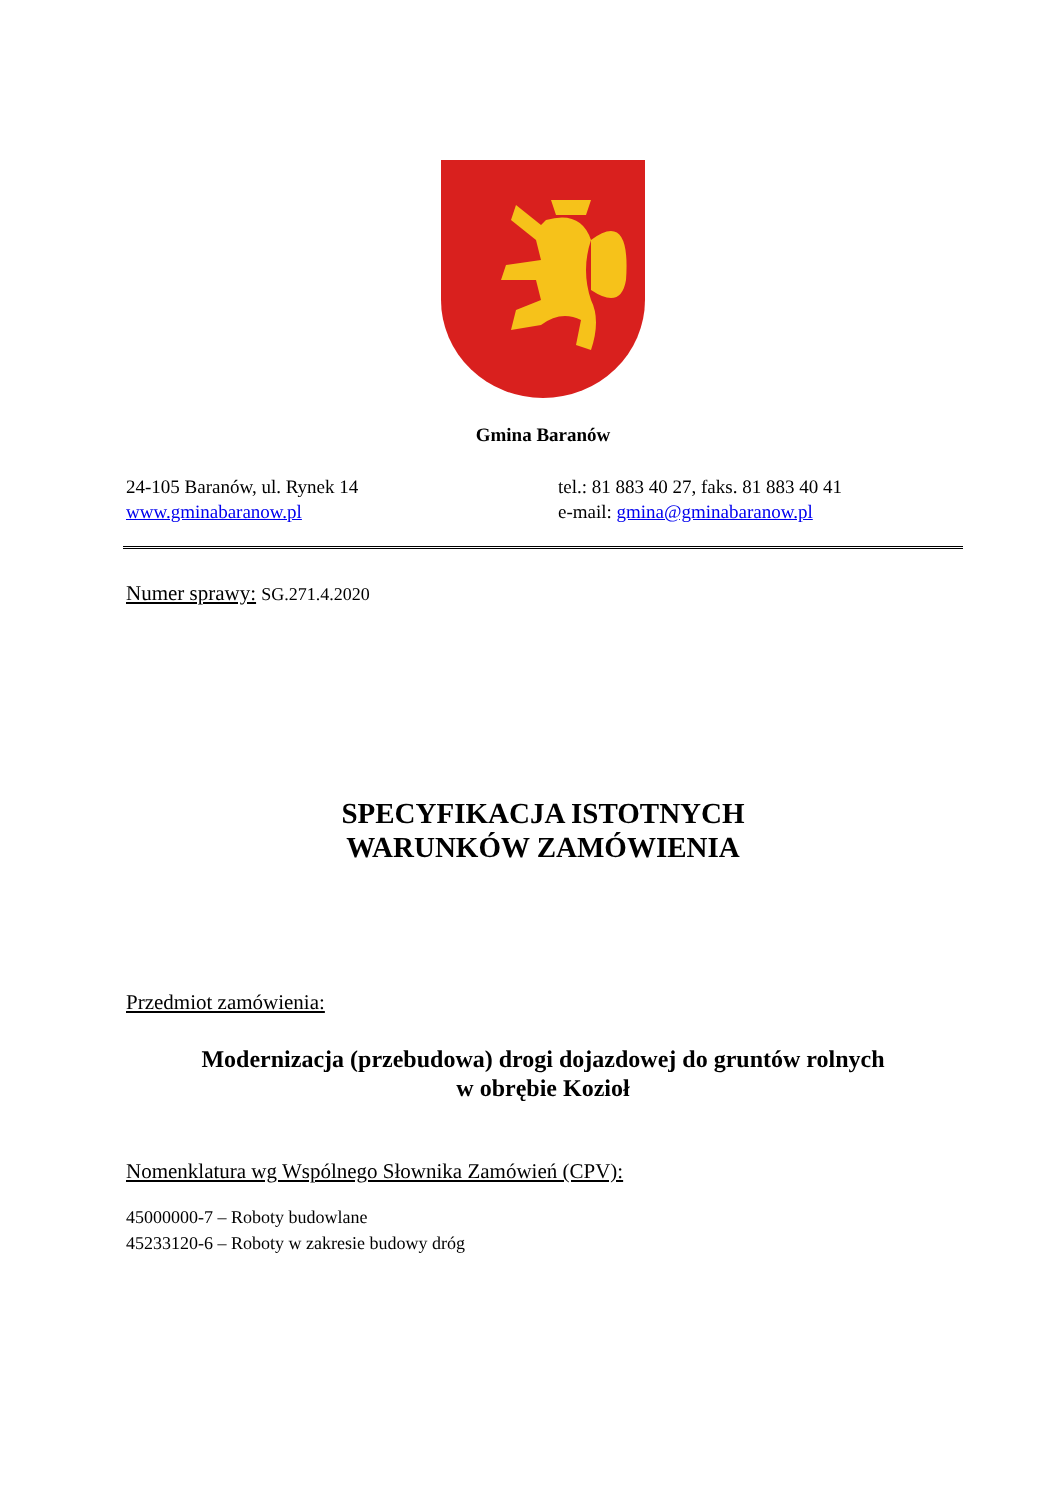Gmina Baranów
24-105 Baranów, ul. Rynek 14
www.gminabaranow.pl
tel.: 81 883 40 27, faks. 81 883 40 41
e-mail: gmina@gminabaranow.pl
Numer sprawy: SG.271.4.2020
SPECYFIKACJA ISTOTNYCH
WARUNKÓW ZAMÓWIENIA
Przedmiot zamówienia:
Modernizacja (przebudowa) drogi dojazdowej do gruntów rolnych
w obrębie Kozioł
Nomenklatura wg Wspólnego Słownika Zamówień (CPV):
45000000-7 – Roboty budowlane
45233120-6 – Roboty w zakresie budowy dróg